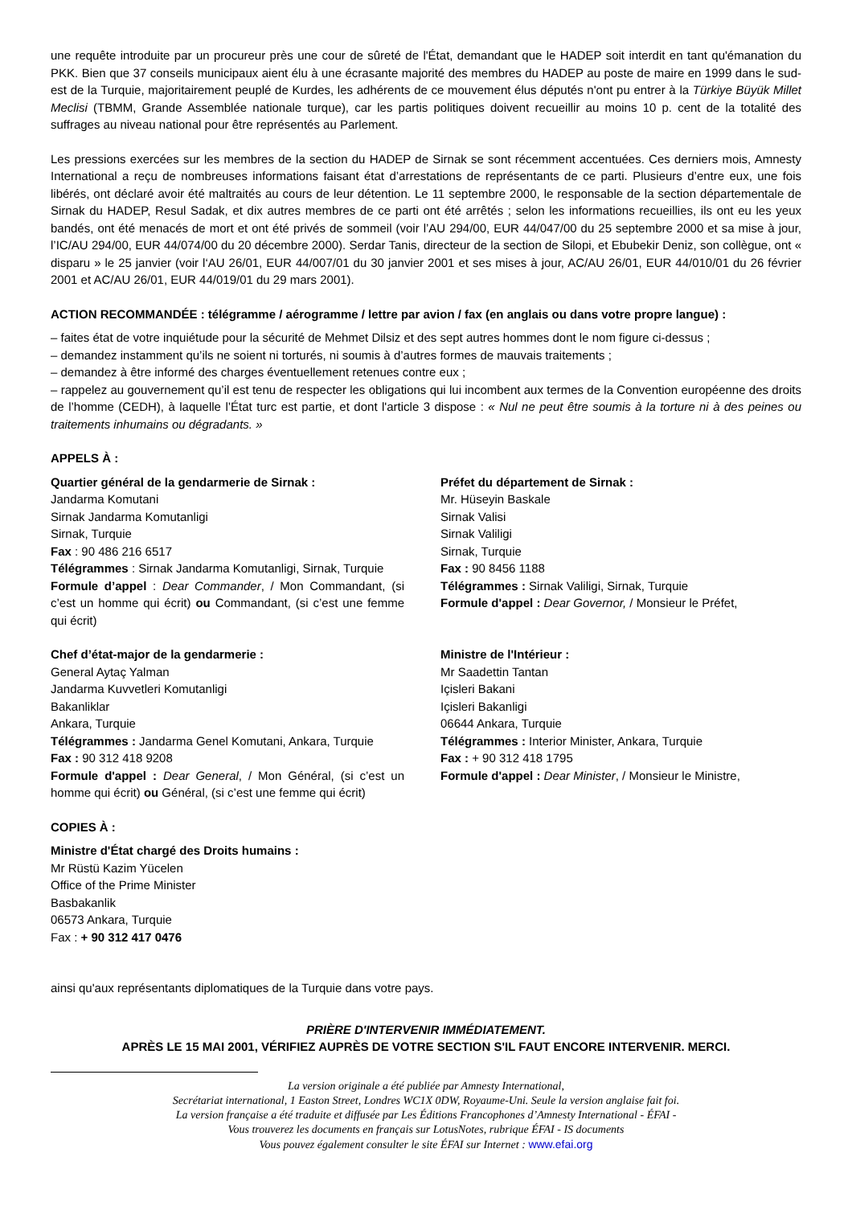une requête introduite par un procureur près une cour de sûreté de l'État, demandant que le HADEP soit interdit en tant qu'émanation du PKK. Bien que 37 conseils municipaux aient élu à une écrasante majorité des membres du HADEP au poste de maire en 1999 dans le sud-est de la Turquie, majoritairement peuplé de Kurdes, les adhérents de ce mouvement élus députés n'ont pu entrer à la Türkiye Büyük Millet Meclisi (TBMM, Grande Assemblée nationale turque), car les partis politiques doivent recueillir au moins 10 p. cent de la totalité des suffrages au niveau national pour être représentés au Parlement.
Les pressions exercées sur les membres de la section du HADEP de Sirnak se sont récemment accentuées. Ces derniers mois, Amnesty International a reçu de nombreuses informations faisant état d’arrestations de représentants de ce parti. Plusieurs d’entre eux, une fois libérés, ont déclaré avoir été maltraités au cours de leur détention. Le 11 septembre 2000, le responsable de la section départementale de Sirnak du HADEP, Resul Sadak, et dix autres membres de ce parti ont été arrêtés ; selon les informations recueillies, ils ont eu les yeux bandés, ont été menacés de mort et ont été privés de sommeil (voir l’AU 294/00, EUR 44/047/00 du 25 septembre 2000 et sa mise à jour, l’IC/AU 294/00, EUR 44/074/00 du 20 décembre 2000). Serdar Tanis, directeur de la section de Silopi, et Ebubekir Deniz, son collègue, ont « disparu » le 25 janvier (voir l‘AU 26/01, EUR 44/007/01 du 30 janvier 2001 et ses mises à jour, AC/AU 26/01, EUR 44/010/01 du 26 février 2001 et AC/AU 26/01, EUR 44/019/01 du 29 mars 2001).
ACTION RECOMMANDÉE : télégramme / aérogramme / lettre par avion / fax (en anglais ou dans votre propre langue) :
– faites état de votre inquiétude pour la sécurité de Mehmet Dilsiz et des sept autres hommes dont le nom figure ci-dessus ;
– demandez instamment qu’ils ne soient ni torturés, ni soumis à d’autres formes de mauvais traitements ;
– demandez à être informé des charges éventuellement retenues contre eux ;
– rappelez au gouvernement qu’il est tenu de respecter les obligations qui lui incombent aux termes de la Convention européenne des droits de l’homme (CEDH), à laquelle l’État turc est partie, et dont l'article 3 dispose : « Nul ne peut être soumis à la torture ni à des peines ou traitements inhumains ou dégradants. »
APPELS À :
Quartier général de la gendarmerie de Sirnak :
Jandarma Komutani
Sirnak Jandarma Komutanligi
Sirnak, Turquie
Fax : 90 486 216 6517
Télégrammes : Sirnak Jandarma Komutanligi, Sirnak, Turquie
Formule d’appel : Dear Commander, / Mon Commandant, (si c’est un homme qui écrit) ou Commandant, (si c’est une femme qui écrit)
Préfet du département de Sirnak :
Mr. Hüseyin Baskale
Sirnak Valisi
Sirnak Valiligi
Sirnak, Turquie
Fax : 90 8456 1188
Télégrammes : Sirnak Valiligi, Sirnak, Turquie
Formule d'appel : Dear Governor, / Monsieur le Préfet,
Chef d’état-major de la gendarmerie :
General Aytaç Yalman
Jandarma Kuvvetleri Komutanligi
Bakanliklar
Ankara, Turquie
Télégrammes : Jandarma Genel Komutani, Ankara, Turquie
Fax : 90 312 418 9208
Formule d'appel : Dear General, / Mon Général, (si c’est un homme qui écrit) ou Général, (si c’est une femme qui écrit)
Ministre de l'Intérieur :
Mr Saadettin Tantan
Içisleri Bakani
Içisleri Bakanligi
06644 Ankara, Turquie
Télégrammes : Interior Minister, Ankara, Turquie
Fax : + 90 312 418 1795
Formule d'appel : Dear Minister, / Monsieur le Ministre,
COPIES À :
Ministre d'État chargé des Droits humains :
Mr Rüstü Kazim Yücelen
Office of the Prime Minister
Basbakanlik
06573 Ankara, Turquie
Fax : + 90 312 417 0476
ainsi qu'aux représentants diplomatiques de la Turquie dans votre pays.
PRIÈRE D'INTERVENIR IMMÉDIATEMENT.
APRÈS LE 15 MAI 2001, VÉRIFIEZ AUPRÈS DE VOTRE SECTION S'IL FAUT ENCORE INTERVENIR. MERCI.
La version originale a été publiée par Amnesty International,
Secrétariat international, 1 Easton Street, Londres WC1X 0DW, Royaume-Uni. Seule la version anglaise fait foi.
La version française a été traduite et diffusée par Les Éditions Francophones d’Amnesty International - ÉFAI -
Vous trouverez les documents en français sur LotusNotes, rubrique ÉFAI - IS documents
Vous pouvez également consulter le site ÉFAI sur Internet : www.efai.org